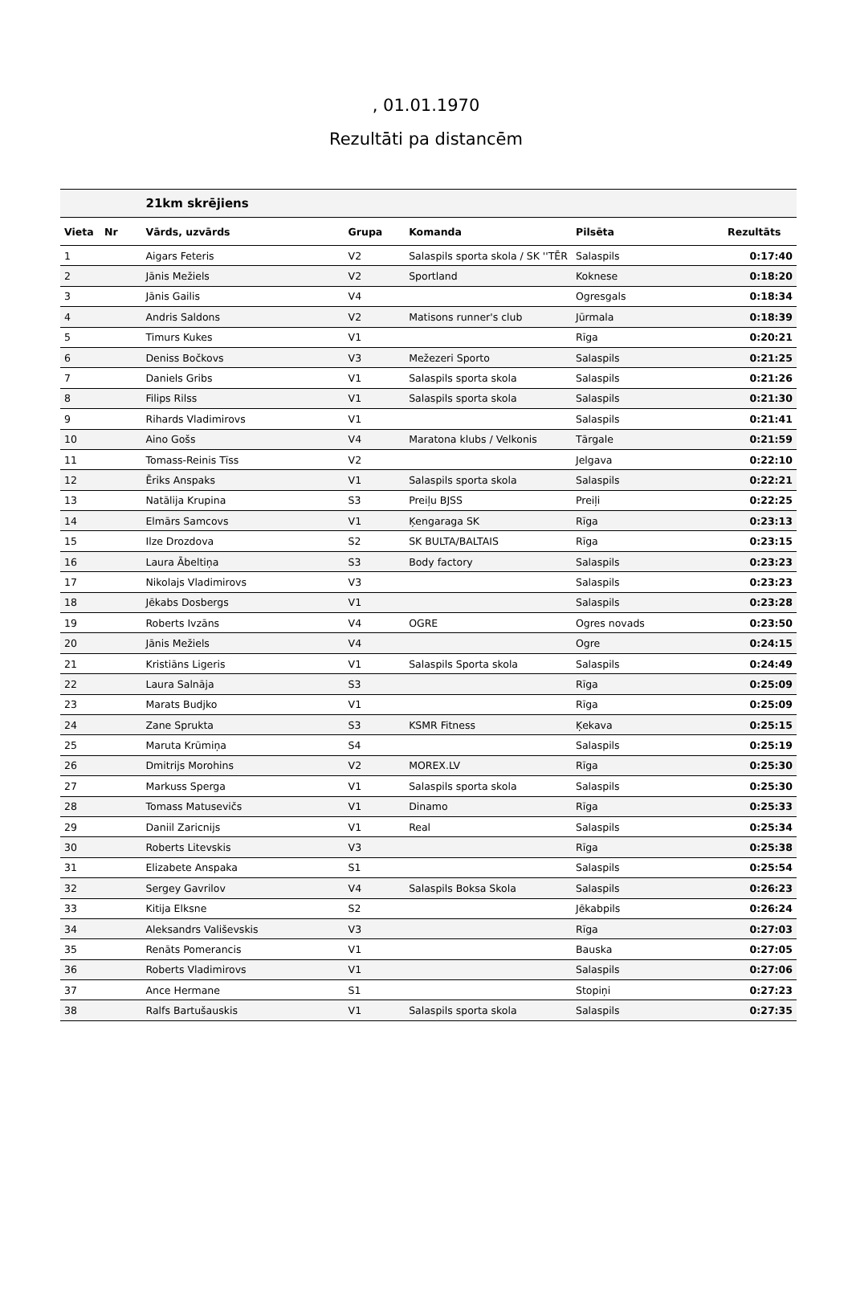, 01.01.1970
Rezultāti pa distancēm
| | | 21km skrējiens | | | | |
| --- | --- | --- | --- | --- | --- | --- |
| Vieta | Nr | Vārds, uzvārds | Grupa | Komanda | Pilsēta | Rezultāts |
| 1 | | Aigars Feteris | V2 | Salaspils sporta skola / SK ''TĒR | Salaspils | 0:17:40 |
| 2 | | Jānis Mežiels | V2 | Sportland | Koknese | 0:18:20 |
| 3 | | Jānis Gailis | V4 | | Ogresgals | 0:18:34 |
| 4 | | Andris Saldons | V2 | Matisons runner's club | Jūrmala | 0:18:39 |
| 5 | | Timurs Kukes | V1 | | Rīga | 0:20:21 |
| 6 | | Deniss Bočkovs | V3 | Mežezeri Sporto | Salaspils | 0:21:25 |
| 7 | | Daniels Gribs | V1 | Salaspils sporta skola | Salaspils | 0:21:26 |
| 8 | | Filips Rilss | V1 | Salaspils sporta skola | Salaspils | 0:21:30 |
| 9 | | Rihards Vladimirovs | V1 | | Salaspils | 0:21:41 |
| 10 | | Aino Gošs | V4 | Maratona klubs / Velkonis | Tārgale | 0:21:59 |
| 11 | | Tomass-Reinis Tīss | V2 | | Jelgava | 0:22:10 |
| 12 | | Ēriks Anspaks | V1 | Salaspils sporta skola | Salaspils | 0:22:21 |
| 13 | | Natālija Krupina | S3 | Preiļu BJSS | Preiļi | 0:22:25 |
| 14 | | Elmārs Samcovs | V1 | Ķengaraga SK | Rīga | 0:23:13 |
| 15 | | Ilze Drozdova | S2 | SK BULTA/BALTAIS | Rīga | 0:23:15 |
| 16 | | Laura Ābeltiņa | S3 | Body factory | Salaspils | 0:23:23 |
| 17 | | Nikolajs Vladimirovs | V3 | | Salaspils | 0:23:23 |
| 18 | | Jēkabs Dosbergs | V1 | | Salaspils | 0:23:28 |
| 19 | | Roberts Ivzāns | V4 | OGRE | Ogres novads | 0:23:50 |
| 20 | | Jānis Mežiels | V4 | | Ogre | 0:24:15 |
| 21 | | Kristiāns Ligeris | V1 | Salaspils Sporta skola | Salaspils | 0:24:49 |
| 22 | | Laura Salnāja | S3 | | Rīga | 0:25:09 |
| 23 | | Marats Budjko | V1 | | Rīga | 0:25:09 |
| 24 | | Zane Sprukta | S3 | KSMR Fitness | Ķekava | 0:25:15 |
| 25 | | Maruta Krūmiņa | S4 | | Salaspils | 0:25:19 |
| 26 | | Dmitrijs Morohins | V2 | MOREX.LV | Rīga | 0:25:30 |
| 27 | | Markuss Sperga | V1 | Salaspils sporta skola | Salaspils | 0:25:30 |
| 28 | | Tomass Matusevičs | V1 | Dinamo | Rīga | 0:25:33 |
| 29 | | Daniil Zaricnijs | V1 | Real | Salaspils | 0:25:34 |
| 30 | | Roberts Litevskis | V3 | | Rīga | 0:25:38 |
| 31 | | Elizabete Anspaka | S1 | | Salaspils | 0:25:54 |
| 32 | | Sergey Gavrilov | V4 | Salaspils Boksa Skola | Salaspils | 0:26:23 |
| 33 | | Kitija Elksne | S2 | | Jēkabpils | 0:26:24 |
| 34 | | Aleksandrs Vališevskis | V3 | | Rīga | 0:27:03 |
| 35 | | Renāts Pomerancis | V1 | | Bauska | 0:27:05 |
| 36 | | Roberts Vladimirovs | V1 | | Salaspils | 0:27:06 |
| 37 | | Ance Hermane | S1 | | Stopiņi | 0:27:23 |
| 38 | | Ralfs Bartušauskis | V1 | Salaspils sporta skola | Salaspils | 0:27:35 |